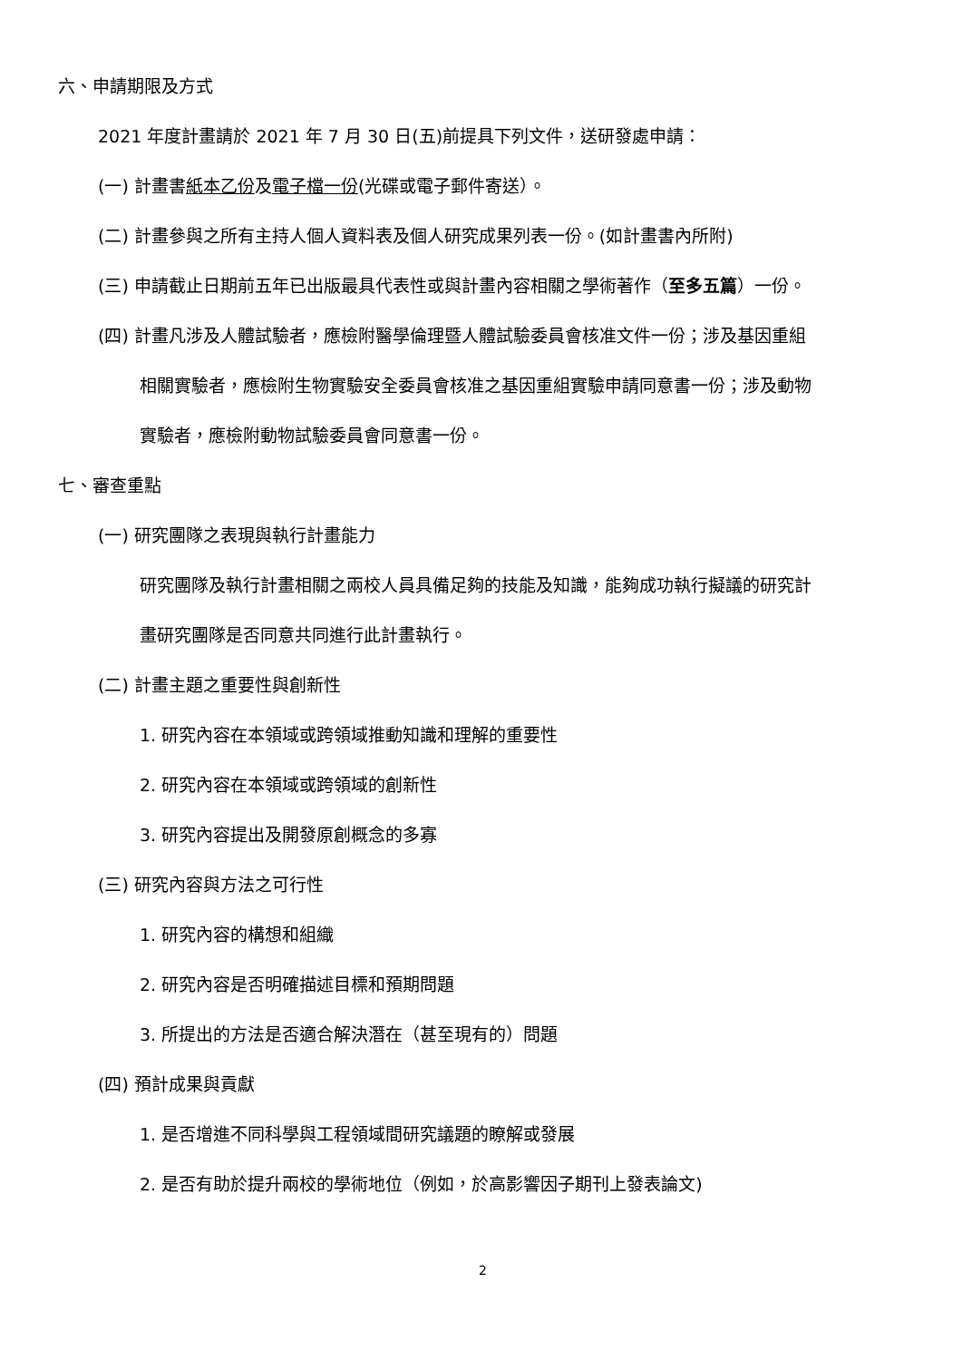六、申請期限及方式
2021 年度計畫請於 2021 年 7 月 30 日(五)前提具下列文件，送研發處申請：
(一) 計畫書紙本乙份及電子檔一份(光碟或電子郵件寄送）。
(二) 計畫參與之所有主持人個人資料表及個人研究成果列表一份。(如計畫書內所附)
(三) 申請截止日期前五年已出版最具代表性或與計畫內容相關之學術著作（至多五篇）一份。
(四) 計畫凡涉及人體試驗者，應檢附醫學倫理暨人體試驗委員會核准文件一份；涉及基因重組
相關實驗者，應檢附生物實驗安全委員會核准之基因重組實驗申請同意書一份；涉及動物
實驗者，應檢附動物試驗委員會同意書一份。
七、審查重點
(一) 研究團隊之表現與執行計畫能力
研究團隊及執行計畫相關之兩校人員具備足夠的技能及知識，能夠成功執行擬議的研究計
畫研究團隊是否同意共同進行此計畫執行。
(二) 計畫主題之重要性與創新性
1. 研究內容在本領域或跨領域推動知識和理解的重要性
2. 研究內容在本領域或跨領域的創新性
3. 研究內容提出及開發原創概念的多寡
(三) 研究內容與方法之可行性
1. 研究內容的構想和組織
2. 研究內容是否明確描述目標和預期問題
3. 所提出的方法是否適合解決潛在（甚至現有的）問題
(四) 預計成果與貢獻
1. 是否增進不同科學與工程領域間研究議題的瞭解或發展
2. 是否有助於提升兩校的學術地位（例如，於高影響因子期刊上發表論文)
2